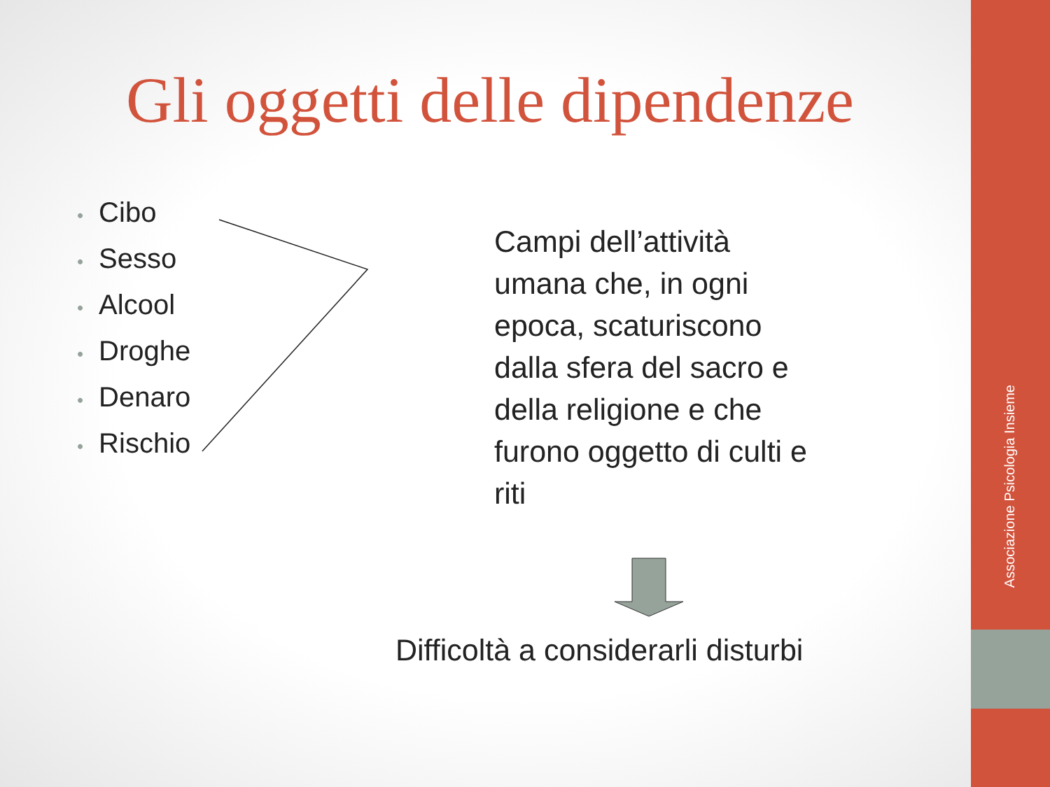Associazione Psicologia Insieme
Gli oggetti delle dipendenze
• Cibo
• Sesso
• Alcool
• Droghe
• Denaro
• Rischio
Campi dell’attività umana che, in ogni epoca, scaturiscono dalla sfera del sacro e della religione e che furono oggetto di culti e riti
Difficoltà a considerarli disturbi